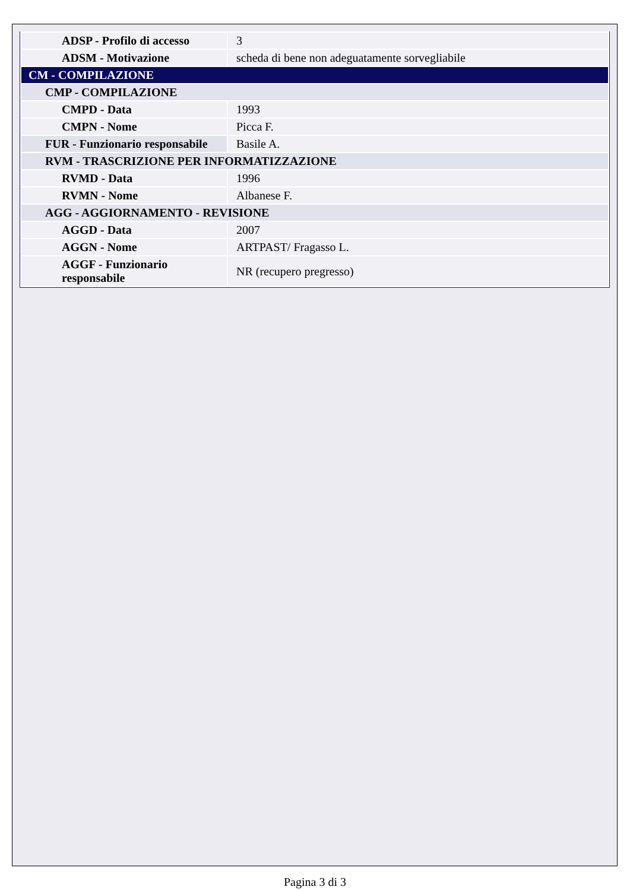| ADSP - Profilo di accesso | 3 |
| ADSM - Motivazione | scheda di bene non adeguatamente sorvegliabile |
| CM - COMPILAZIONE | |
| CMP - COMPILAZIONE | |
| CMPD - Data | 1993 |
| CMPN - Nome | Picca F. |
| FUR - Funzionario responsabile | Basile A. |
| RVM - TRASCRIZIONE PER INFORMATIZZAZIONE | |
| RVMD - Data | 1996 |
| RVMN - Nome | Albanese F. |
| AGG - AGGIORNAMENTO - REVISIONE | |
| AGGD - Data | 2007 |
| AGGN - Nome | ARTPAST/ Fragasso L. |
| AGGF - Funzionario responsabile | NR (recupero pregresso) |
Pagina 3 di 3